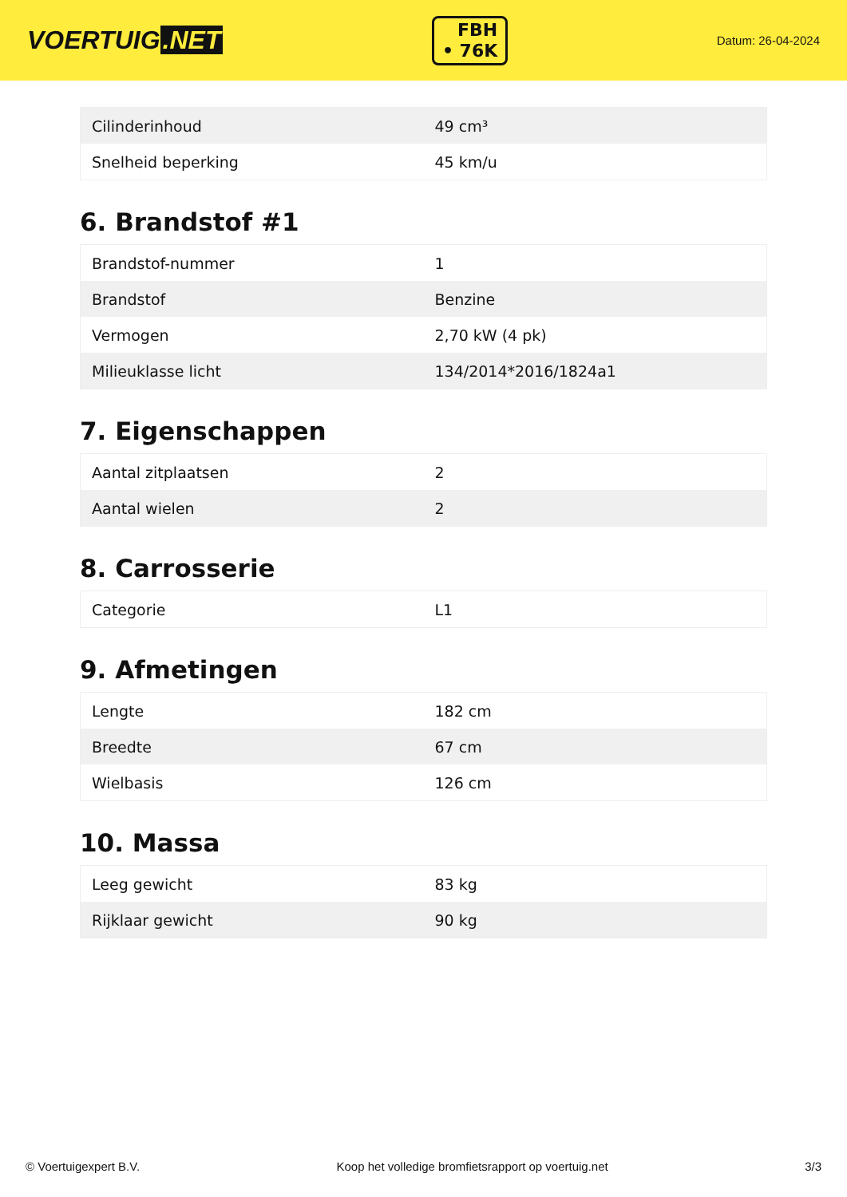VOERTUIG.NET
FBH
• 76K
Datum: 26-04-2024
| Cilinderinhoud | 49 cm³ |
| Snelheid beperking | 45 km/u |
6. Brandstof #1
| Brandstof-nummer | 1 |
| Brandstof | Benzine |
| Vermogen | 2,70 kW (4 pk) |
| Milieuklasse licht | 134/2014*2016/1824a1 |
7. Eigenschappen
| Aantal zitplaatsen | 2 |
| Aantal wielen | 2 |
8. Carrosserie
| Categorie | L1 |
9. Afmetingen
| Lengte | 182 cm |
| Breedte | 67 cm |
| Wielbasis | 126 cm |
10. Massa
| Leeg gewicht | 83 kg |
| Rijklaar gewicht | 90 kg |
© Voertuigexpert B.V. Koop het volledige bromfietsrapport op voertuig.net 3/3